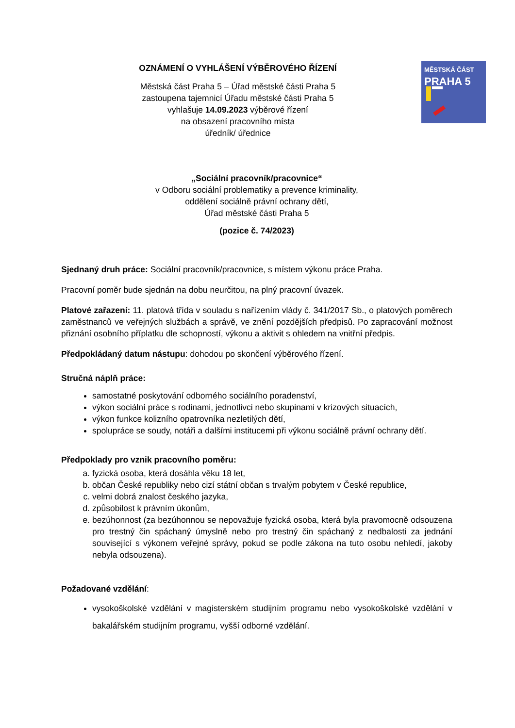OZNÁMENÍ O VYHLÁŠENÍ VÝBĚROVÉHO ŘÍZENÍ
Městská část Praha 5 – Úřad městské části Praha 5
zastoupena tajemnicí Úřadu městské části Praha 5
vyhlašuje 14.09.2023 výběrové řízení
na obsazení pracovního místa
úředník/ úřednice
MĚSTSKÁ ČÁST
PRAHA 5
„Sociální pracovník/pracovnice“
v Odboru sociální problematiky a prevence kriminality,
oddělení sociálně právní ochrany dětí,
Úřad městské části Praha 5
(pozice č. 74/2023)
Sjednaný druh práce: Sociální pracovník/pracovnice, s místem výkonu práce Praha.
Pracovní poměr bude sjednán na dobu neurčitou, na plný pracovní úvazek.
Platové zařazení: 11. platová třída v souladu s nařízením vlády č. 341/2017 Sb., o platových poměrech zaměstnanců ve veřejných službách a správě, ve znění pozdějších předpisů. Po zapracování možnost přiznání osobního příplatku dle schopností, výkonu a aktivit s ohledem na vnitřní předpis.
Předpokládaný datum nástupu: dohodou po skončení výběrového řízení.
Stručná náplň práce:
samostatné poskytování odborného sociálního poradenství,
výkon sociální práce s rodinami, jednotlivci nebo skupinami v krizových situacích,
výkon funkce kolizního opatrovníka nezletilých dětí,
spolupráce se soudy, notáři a dalšími institucemi při výkonu sociálně právní ochrany dětí.
Předpoklady pro vznik pracovního poměru:
a. fyzická osoba, která dosáhla věku 18 let,
b. občan České republiky nebo cizí státní občan s trvalým pobytem v České republice,
c. velmi dobrá znalost českého jazyka,
d. způsobilost k právním úkonům,
e. bezúhonnost (za bezúhonnou se nepovažuje fyzická osoba, která byla pravomocně odsouzena pro trestný čin spáchaný úmyslně nebo pro trestný čin spáchaný z nedbalosti za jednání související s výkonem veřejné správy, pokud se podle zákona na tuto osobu nehledí, jakoby nebyla odsouzena).
Požadované vzdělání:
vysokoškolské vzdělání v magisterském studijním programu nebo vysokoškolské vzdělání v bakalářském studijním programu, vyšší odborné vzdělání.